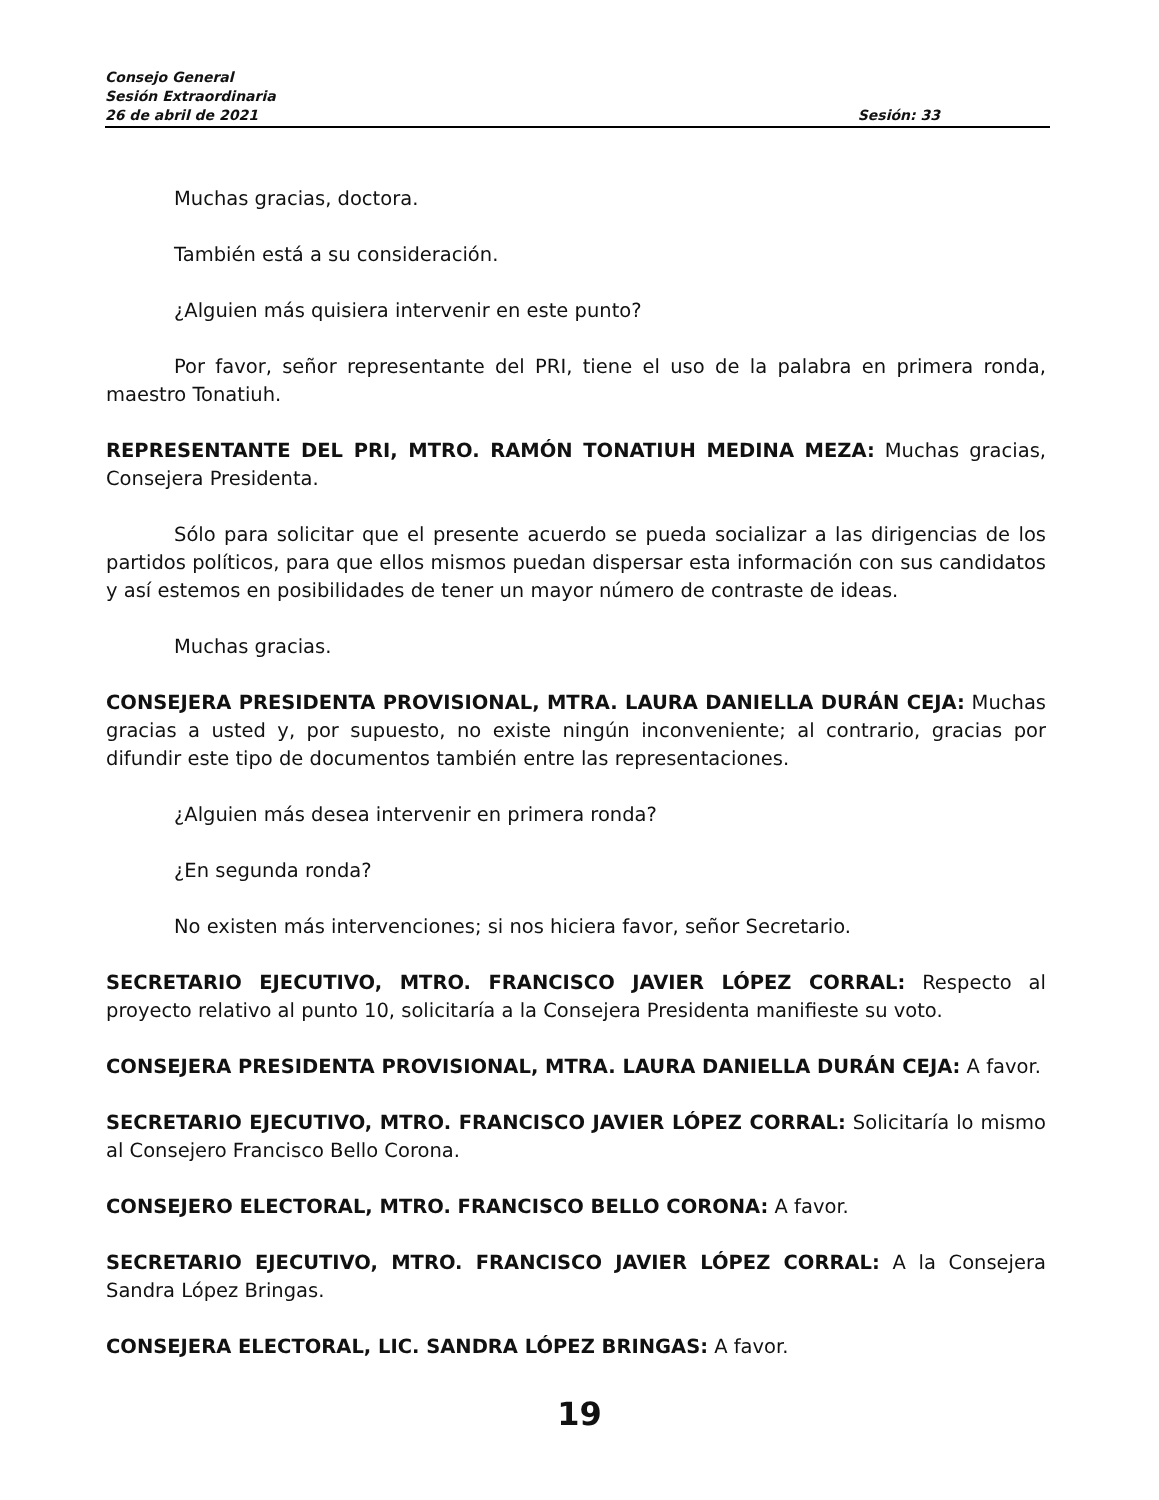Consejo General
Sesión Extraordinaria
26 de abril de 2021 Sesión: 33
Muchas gracias, doctora.
También está a su consideración.
¿Alguien más quisiera intervenir en este punto?
Por favor, señor representante del PRI, tiene el uso de la palabra en primera ronda, maestro Tonatiuh.
REPRESENTANTE DEL PRI, MTRO. RAMÓN TONATIUH MEDINA MEZA: Muchas gracias, Consejera Presidenta.
Sólo para solicitar que el presente acuerdo se pueda socializar a las dirigencias de los partidos políticos, para que ellos mismos puedan dispersar esta información con sus candidatos y así estemos en posibilidades de tener un mayor número de contraste de ideas.
Muchas gracias.
CONSEJERA PRESIDENTA PROVISIONAL, MTRA. LAURA DANIELLA DURÁN CEJA: Muchas gracias a usted y, por supuesto, no existe ningún inconveniente; al contrario, gracias por difundir este tipo de documentos también entre las representaciones.
¿Alguien más desea intervenir en primera ronda?
¿En segunda ronda?
No existen más intervenciones; si nos hiciera favor, señor Secretario.
SECRETARIO EJECUTIVO, MTRO. FRANCISCO JAVIER LÓPEZ CORRAL: Respecto al proyecto relativo al punto 10, solicitaría a la Consejera Presidenta manifieste su voto.
CONSEJERA PRESIDENTA PROVISIONAL, MTRA. LAURA DANIELLA DURÁN CEJA: A favor.
SECRETARIO EJECUTIVO, MTRO. FRANCISCO JAVIER LÓPEZ CORRAL: Solicitaría lo mismo al Consejero Francisco Bello Corona.
CONSEJERO ELECTORAL, MTRO. FRANCISCO BELLO CORONA: A favor.
SECRETARIO EJECUTIVO, MTRO. FRANCISCO JAVIER LÓPEZ CORRAL: A la Consejera Sandra López Bringas.
CONSEJERA ELECTORAL, LIC. SANDRA LÓPEZ BRINGAS: A favor.
19